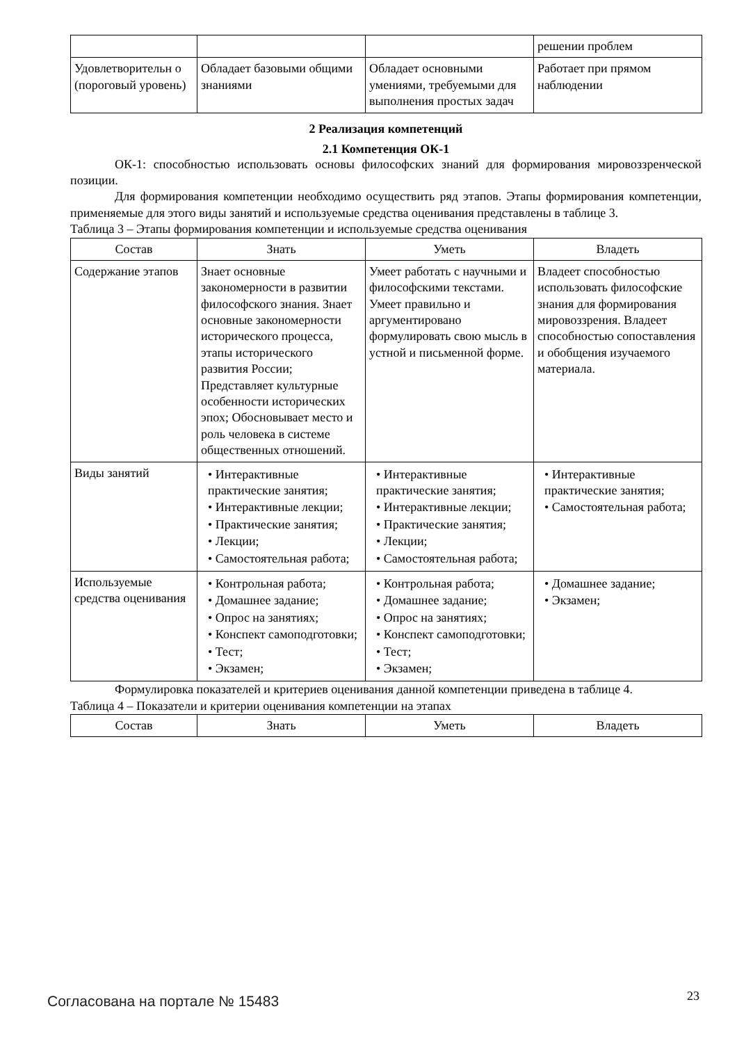| | | | решении проблем |
| Удовлетворительн о (пороговый уровень) | Обладает базовыми общими знаниями | Обладает основными умениями, требуемыми для выполнения простых задач | Работает при прямом наблюдении |
2 Реализация компетенций
2.1 Компетенция ОК-1
ОК-1: способностью использовать основы философских знаний для формирования мировоззренческой позиции.
Для формирования компетенции необходимо осуществить ряд этапов. Этапы формирования компетенции, применяемые для этого виды занятий и используемые средства оценивания представлены в таблице 3.
Таблица 3 – Этапы формирования компетенции и используемые средства оценивания
| Состав | Знать | Уметь | Владеть |
| --- | --- | --- | --- |
| Содержание этапов | Знает основные закономерности в развитии философского знания. Знает основные закономерности исторического процесса, этапы исторического развития России; Представляет культурные особенности исторических эпох; Обосновывает место и роль человека в системе общественных отношений. | Умеет работать с научными и философскими текстами. Умеет правильно и аргументировано формулировать свою мысль в устной и письменной форме. | Владеет способностью использовать философские знания для формирования мировоззрения. Владеет способностью сопоставления и обобщения изучаемого материала. |
| Виды занятий | • Интерактивные практические занятия; • Интерактивные лекции; • Практические занятия; • Лекции; • Самостоятельная работа; | • Интерактивные практические занятия; • Интерактивные лекции; • Практические занятия; • Лекции; • Самостоятельная работа; | • Интерактивные практические занятия; • Самостоятельная работа; |
| Используемые средства оценивания | • Контрольная работа; • Домашнее задание; • Опрос на занятиях; • Конспект самоподготовки; • Тест; • Экзамен; | • Контрольная работа; • Домашнее задание; • Опрос на занятиях; • Конспект самоподготовки; • Тест; • Экзамен; | • Домашнее задание; • Экзамен; |
Формулировка показателей и критериев оценивания данной компетенции приведена в таблице 4.
Таблица 4 – Показатели и критерии оценивания компетенции на этапах
| Состав | Знать | Уметь | Владеть |
| --- | --- | --- | --- |
Согласована на портале № 15483 23